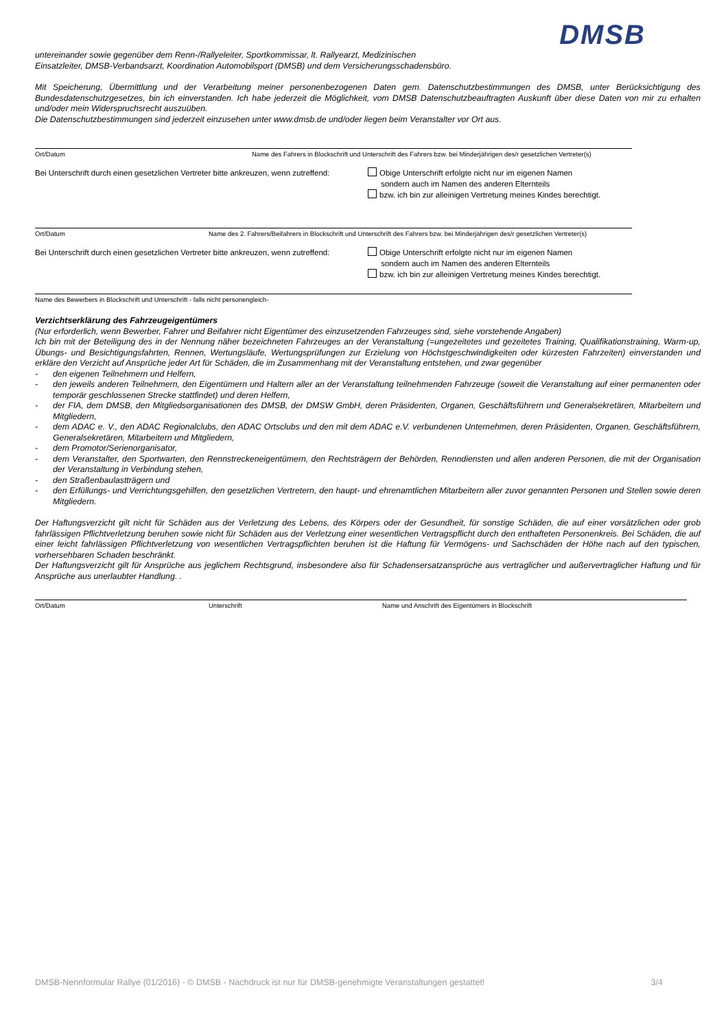DMSB
untereinander sowie gegenüber dem Renn-/Rallyeleiter, Sportkommissar, lt. Rallyearzt, Medizinischen
Einsatzleiter, DMSB-Verbandsarzt, Koordination Automobilsport (DMSB) und dem Versicherungsschadensbüro.
Mit Speicherung, Übermittlung und der Verarbeitung meiner personenbezogenen Daten gem. Datenschutzbestimmungen des DMSB, unter Berücksichtigung des Bundesdatenschutzgesetzes, bin ich einverstanden. Ich habe jederzeit die Möglichkeit, vom DMSB Datenschutzbeauftragten Auskunft über diese Daten von mir zu erhalten und/oder mein Widerspruchsrecht auszuüben.
Die Datenschutzbestimmungen sind jederzeit einzusehen unter www.dmsb.de und/oder liegen beim Veranstalter vor Ort aus.
Ort/Datum Name des Fahrers in Blockschrift und Unterschrift des Fahrers bzw. bei Minderjährigen des/r gesetzlichen Vertreter(s)
Bei Unterschrift durch einen gesetzlichen Vertreter bitte ankreuzen, wenn zutreffend: Obige Unterschrift erfolgte nicht nur im eigenen Namen
sondern auch im Namen des anderen Elternteils
bzw. ich bin zur alleinigen Vertretung meines Kindes berechtigt.
Ort/Datum Name des 2. Fahrers/Beifahrers in Blockschrift und Unterschrift des Fahrers bzw. bei Minderjährigen des/r gesetzlichen Vertreter(s)
Bei Unterschrift durch einen gesetzlichen Vertreter bitte ankreuzen, wenn zutreffend: Obige Unterschrift erfolgte nicht nur im eigenen Namen
sondern auch im Namen des anderen Elternteils
bzw. ich bin zur alleinigen Vertretung meines Kindes berechtigt.
Name des Bewerbers in Blockschrift und Unterschrift - falls nicht personengleich-
Verzichtserklärung des Fahrzeugeigentümers
(Nur erforderlich, wenn Bewerber, Fahrer und Beifahrer nicht Eigentümer des einzusetzenden Fahrzeuges sind, siehe vorstehende Angaben)
Ich bin mit der Beteiligung des in der Nennung näher bezeichneten Fahrzeuges an der Veranstaltung (=ungezeitetes und gezeitetes Training, Qualifikationstraining, Warm-up, Übungs- und Besichtigungsfahrten, Rennen, Wertungsläufe, Wertungsprüfungen zur Erzielung von Höchstgeschwindigkeiten oder kürzesten Fahrzeiten) einverstanden und erkläre den Verzicht auf Ansprüche jeder Art für Schäden, die im Zusammenhang mit der Veranstaltung entstehen, und zwar gegenüber
- den eigenen Teilnehmern und Helfern,
- den jeweils anderen Teilnehmern, den Eigentümern und Haltern aller an der Veranstaltung teilnehmenden Fahrzeuge (soweit die Veranstaltung auf einer permanenten oder temporär geschlossenen Strecke stattfindet) und deren Helfern,
- der FIA, dem DMSB, den Mitgliedsorganisationen des DMSB, der DMSW GmbH, deren Präsidenten, Organen, Geschäftsführern und Generalsekretären, Mitarbeitern und Mitgliedern,
- dem ADAC e. V., den ADAC Regionalclubs, den ADAC Ortsclubs und den mit dem ADAC e.V. verbundenen Unternehmen, deren Präsidenten, Organen, Geschäftsführern, Generalsekretären, Mitarbeitern und Mitgliedern,
- dem Promotor/Serienorganisator,
- dem Veranstalter, den Sportwarten, den Rennstreckeneigentümern, den Rechtsträgern der Behörden, Renndiensten und allen anderen Personen, die mit der Organisation der Veranstaltung in Verbindung stehen,
- den Straßenbaulastträgern und
- den Erfüllungs- und Verrichtungsgehilfen, den gesetzlichen Vertretern, den haupt- und ehrenamtlichen Mitarbeitern aller zuvor genannten Personen und Stellen sowie deren Mitgliedern.
Der Haftungsverzicht gilt nicht für Schäden aus der Verletzung des Lebens, des Körpers oder der Gesundheit, für sonstige Schäden, die auf einer vorsätzlichen oder grob fahrlässigen Pflichtverletzung beruhen sowie nicht für Schäden aus der Verletzung einer wesentlichen Vertragspflicht durch den enthafteten Personenkreis. Bei Schäden, die auf einer leicht fahrlässigen Pflichtverletzung von wesentlichen Vertragspflichten beruhen ist die Haftung für Vermögens- und Sachschäden der Höhe nach auf den typischen, vorhersehbaren Schaden beschränkt.
Der Haftungsverzicht gilt für Ansprüche aus jeglichem Rechtsgrund, insbesondere also für Schadensersatzansprüche aus vertraglicher und außervertraglicher Haftung und für Ansprüche aus unerlaubter Handlung. .
Ort/Datum Unterschrift Name und Anschrift des Eigentümers in Blockschrift
DMSB-Nennformular Rallye (01/2016) - © DMSB - Nachdruck ist nur für DMSB-genehmigte Veranstaltungen gestattet! 3/4